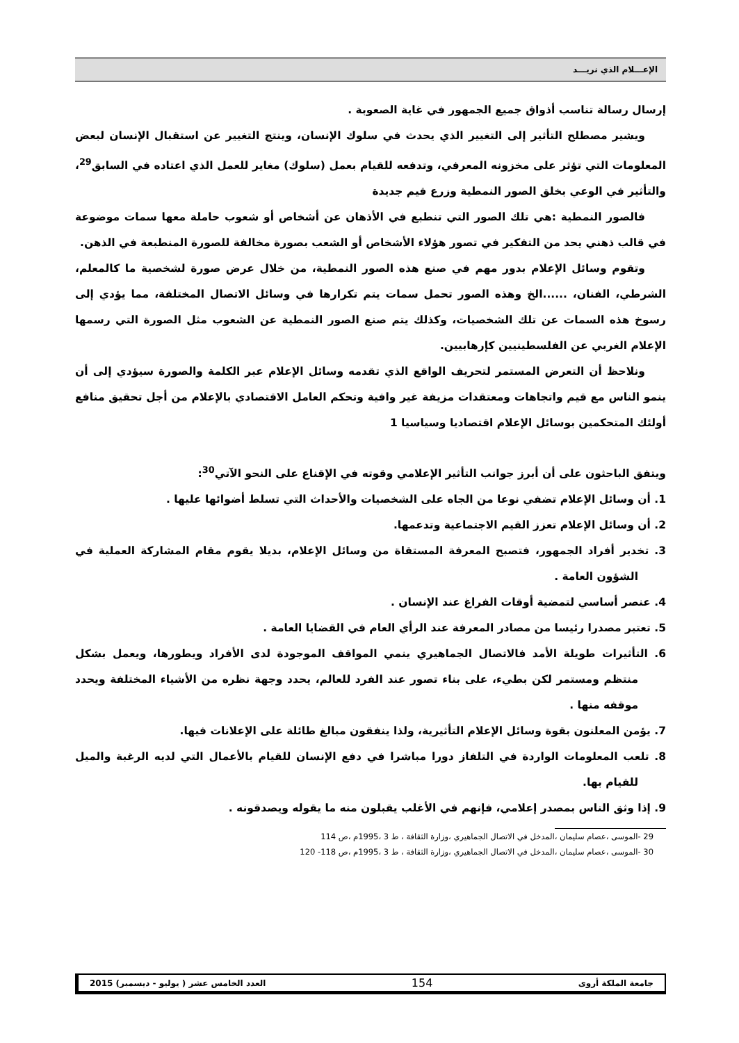الإعـــلام الذي نريـــد
إرسال رسالة تناسب أذواق جميع الجمهور في غاية الصعوبة .
ويشير مصطلح التأثير إلى التغيير الذي يحدث في سلوك الإنسان، وينتج التغيير عن استقبال الإنسان لبعض المعلومات التي تؤثر على مخزونه المعرفي، وتدفعه للقيام بعمل (سلوك) مغاير للعمل الذي اعتاده في السابق<sup>29</sup>، والتأثير في الوعي بخلق الصور النمطية وزرع قيم جديدة
فالصور النمطية :هي تلك الصور التي تنطبع في الأذهان عن أشخاص أو شعوب حاملة معها سمات موضوعة في قالب ذهني يحد من التفكير في تصور هؤلاء الأشخاص أو الشعب بصورة مخالفة للصورة المنطبعة في الذهن.
وتقوم وسائل الإعلام بدور مهم في صنع هذه الصور النمطية، من خلال عرض صورة لشخصية ما كالمعلم، الشرطي، الفنان، ......الخ وهذه الصور تحمل سمات يتم تكرارها في وسائل الاتصال المختلفة، مما يؤدي إلى رسوخ هذه السمات عن تلك الشخصيات، وكذلك يتم صنع الصور النمطية عن الشعوب مثل الصورة التي رسمها الإعلام الغربي عن الفلسطينيين كإرهابيين.
ونلاحظ أن التعرض المستمر لتحريف الواقع الذي تقدمه وسائل الإعلام عبر الكلمة والصورة سيؤدي إلى أن ينمو الناس مع قيم واتجاهات ومعتقدات مزيفة غير وافية وتحكم العامل الاقتصادي بالإعلام من أجل تحقيق منافع أولئك المتحكمين بوسائل الإعلام اقتصاديا وسياسيا 1
ويتفق الباحثون على أن أبرز جوانب التأثير الإعلامي وقوته في الإقناع على النحو الآتي<sup>30</sup>:
1. أن وسائل الإعلام تضفي نوعا من الجاه على الشخصيات والأحداث التي تسلط أضوائها عليها .
2. أن وسائل الإعلام تعزز القيم الاجتماعية وتدعمها.
3. تخدير أفراد الجمهور، فتصبح المعرفة المستقاة من وسائل الإعلام، بديلا يقوم مقام المشاركة العملية في الشؤون العامة .
4. عنصر أساسي لتمضية أوقات الفراغ عند الإنسان .
5. تعتبر مصدرا رئيسا من مصادر المعرفة عند الرأي العام في القضايا العامة .
6. التأثيرات طويلة الأمد فالاتصال الجماهيري ينمي المواقف الموجودة لدى الأفراد ويطورها، ويعمل بشكل منتظم ومستمر لكن بطيء، على بناء تصور عند الفرد للعالم، يحدد وجهة نظره من الأشياء المختلفة ويحدد موقفه منها .
7. يؤمن المعلنون بقوة وسائل الإعلام التأثيرية، ولذا ينفقون مبالغ طائلة على الإعلانات فيها.
8. تلعب المعلومات الواردة في التلفاز دورا مباشرا في دفع الإنسان للقيام بالأعمال التي لديه الرغبة والميل للقيام بها.
9. إذا وثق الناس بمصدر إعلامي، فإنهم في الأغلب يقبلون منه ما يقوله ويصدقونه .
29 -الموسى ،عصام سليمان ،المدخل في الاتصال الجماهيري ،وزارة الثقافة ، ط 3 ،1995م ،ص 114
30 -الموسى ،عصام سليمان ،المدخل في الاتصال الجماهيري ،وزارة الثقافة ، ط 3 ،1995م ،ص 118- 120
جامعة الملكة أروى 154 العدد الخامس عشر ( يوليو - ديسمبر) 2015